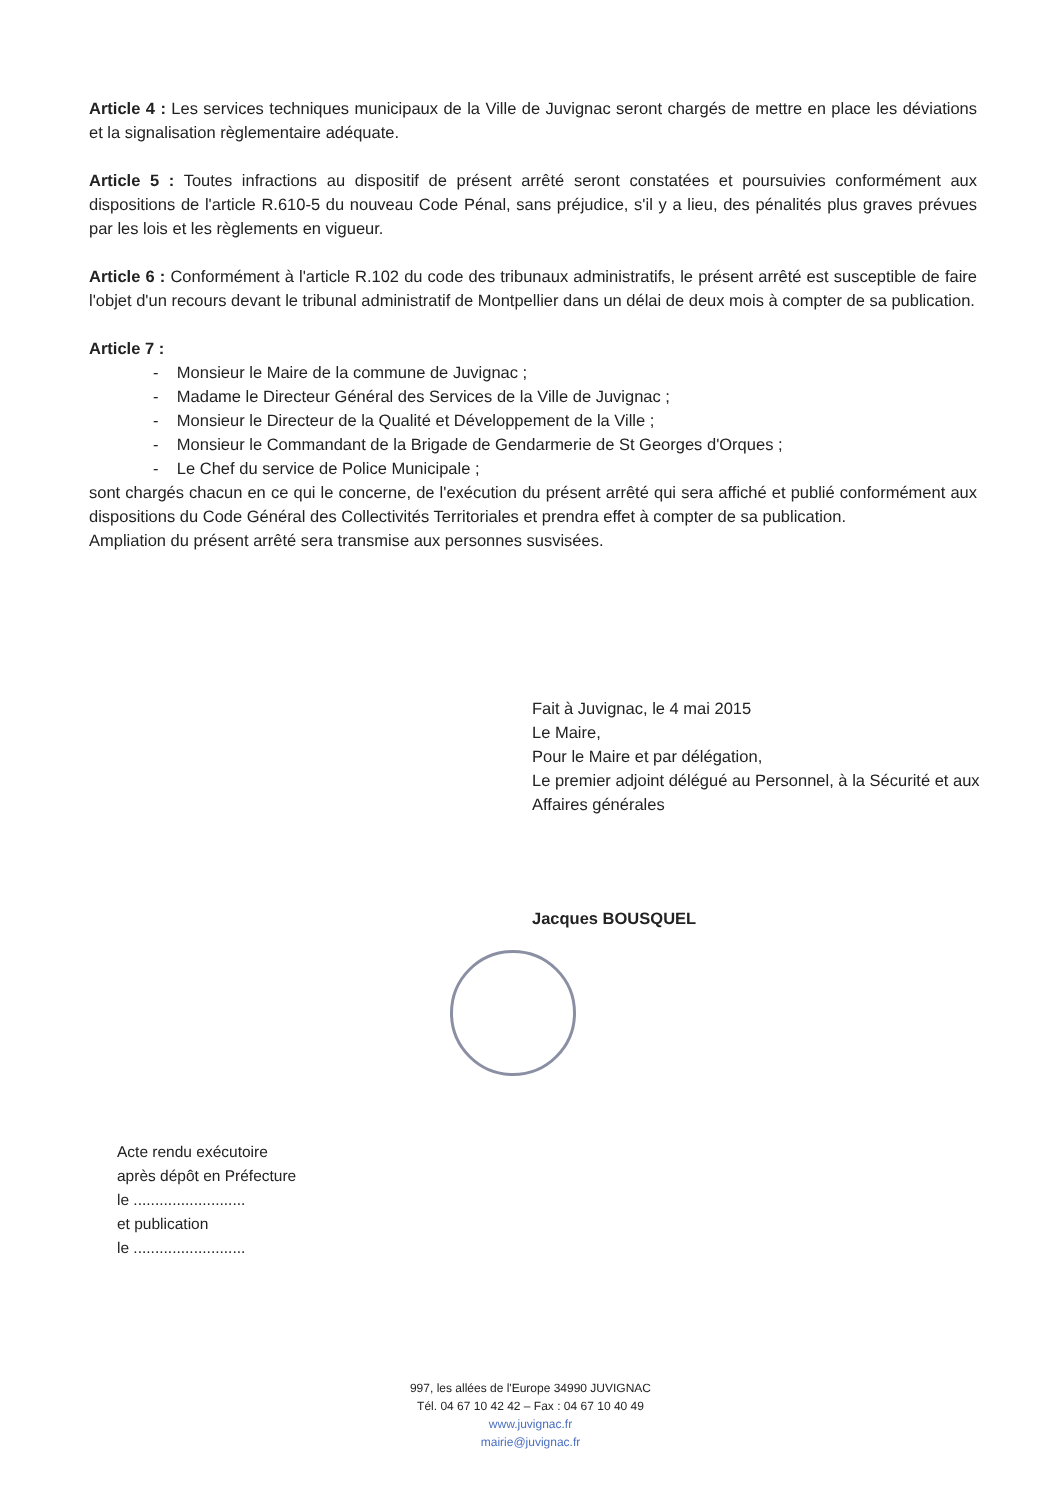Article 4 : Les services techniques municipaux de la Ville de Juvignac seront chargés de mettre en place les déviations et la signalisation règlementaire adéquate.
Article 5 : Toutes infractions au dispositif de présent arrêté seront constatées et poursuivies conformément aux dispositions de l'article R.610-5 du nouveau Code Pénal, sans préjudice, s'il y a lieu, des pénalités plus graves prévues par les lois et les règlements en vigueur.
Article 6 : Conformément à l'article R.102 du code des tribunaux administratifs, le présent arrêté est susceptible de faire l'objet d'un recours devant le tribunal administratif de Montpellier dans un délai de deux mois à compter de sa publication.
Article 7 :
- Monsieur le Maire de la commune de Juvignac ;
- Madame le Directeur Général des Services de la Ville de Juvignac ;
- Monsieur le Directeur de la Qualité et Développement de la Ville ;
- Monsieur le Commandant de la Brigade de Gendarmerie de St Georges d'Orques ;
- Le Chef du service de Police Municipale ;
sont chargés chacun en ce qui le concerne, de l'exécution du présent arrêté qui sera affiché et publié conformément aux dispositions du Code Général des Collectivités Territoriales et prendra effet à compter de sa publication.
Ampliation du présent arrêté sera transmise aux personnes susvisées.
Fait à Juvignac, le 4 mai 2015
Le Maire,
Pour le Maire et par délégation,
Le premier adjoint délégué au Personnel, à la Sécurité et aux Affaires générales
Jacques BOUSQUEL
Acte rendu exécutoire
après dépôt en Préfecture
le ..........................
et publication
le ..........................
997, les allées de l'Europe 34990 JUVIGNAC
Tél. 04 67 10 42 42 – Fax : 04 67 10 40 49
www.juvignac.fr
mairie@juvignac.fr